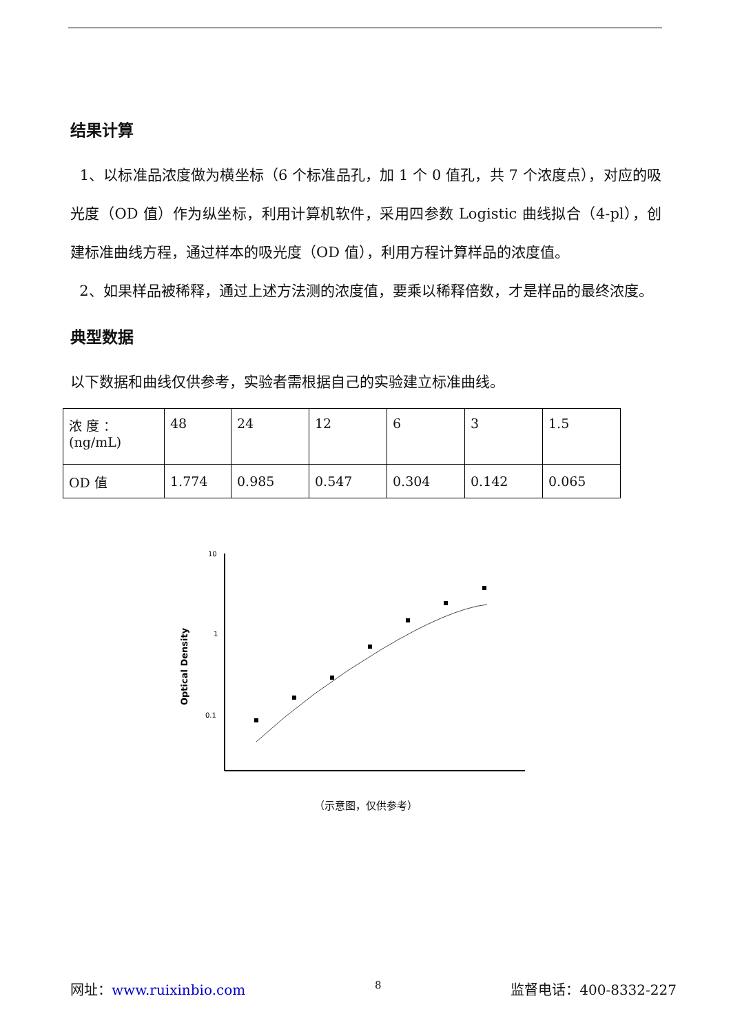结果计算
1、以标准品浓度做为横坐标（6 个标准品孔，加 1 个 0 值孔，共 7 个浓度点），对应的吸光度（OD 值）作为纵坐标，利用计算机软件，采用四参数 Logistic 曲线拟合（4-pl），创建标准曲线方程，通过样本的吸光度（OD 值），利用方程计算样品的浓度值。
2、如果样品被稀释，通过上述方法测的浓度值，要乘以稀释倍数，才是样品的最终浓度。
典型数据
以下数据和曲线仅供参考，实验者需根据自己的实验建立标准曲线。
| 浓 度 ：(ng/mL) | 48 | 24 | 12 | 6 | 3 | 1.5 |
| OD 值 | 1.774 | 0.985 | 0.547 | 0.304 | 0.142 | 0.065 |
10
1
0.1
Optical Density
（示意图，仅供参考）
网址：www.ruixinbio.com 8 监督电话：400-8332-227